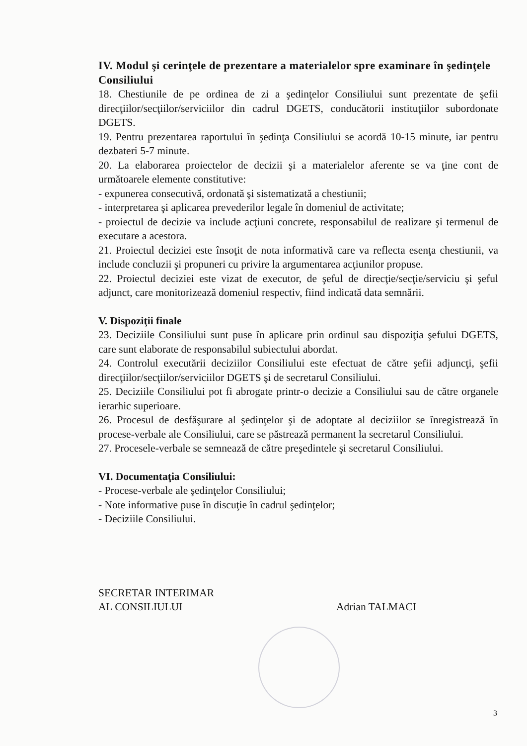IV. Modul şi cerinţele de prezentare a materialelor spre examinare în şedinţele Consiliului
18. Chestiunile de pe ordinea de zi a şedinţelor Consiliului sunt prezentate de şefii direcţiilor/secţiilor/serviciilor din cadrul DGETS, conducătorii instituţiilor subordonate DGETS.
19. Pentru prezentarea raportului în şedinţa Consiliului se acordă 10-15 minute, iar pentru dezbateri 5-7 minute.
20. La elaborarea proiectelor de decizii şi a materialelor aferente se va ţine cont de următoarele elemente constitutive:
- expunerea consecutivă, ordonată şi sistematizată a chestiunii;
- interpretarea şi aplicarea prevederilor legale în domeniul de activitate;
- proiectul de decizie va include acţiuni concrete, responsabilul de realizare şi termenul de executare a acestora.
21. Proiectul deciziei este însoţit de nota informativă care va reflecta esenţa chestiunii, va include concluzii şi propuneri cu privire la argumentarea acţiunilor propuse.
22. Proiectul deciziei este vizat de executor, de şeful de direcţie/secţie/serviciu şi şeful adjunct, care monitorizează domeniul respectiv, fiind indicată data semnării.
V. Dispoziţii finale
23. Deciziile Consiliului sunt puse în aplicare prin ordinul sau dispoziţia şefului DGETS, care sunt elaborate de responsabilul subiectului abordat.
24. Controlul executării deciziilor Consiliului este efectuat de către şefii adjuncţi, şefii direcţiilor/secţiilor/serviciilor DGETS şi de secretarul Consiliului.
25. Deciziile Consiliului pot fi abrogate printr-o decizie a Consiliului sau de către organele ierarhic superioare.
26. Procesul de desfăşurare al şedinţelor şi de adoptate al deciziilor se înregistrează în procese-verbale ale Consiliului, care se păstrează permanent la secretarul Consiliului.
27. Procesele-verbale se semnează de către preşedintele şi secretarul Consiliului.
VI. Documentaţia Consiliului:
- Procese-verbale ale şedinţelor Consiliului;
- Note informative puse în discuţie în cadrul şedinţelor;
- Deciziile Consiliului.
SECRETAR INTERIMAR
AL CONSILIULUI Adrian TALMACI
3